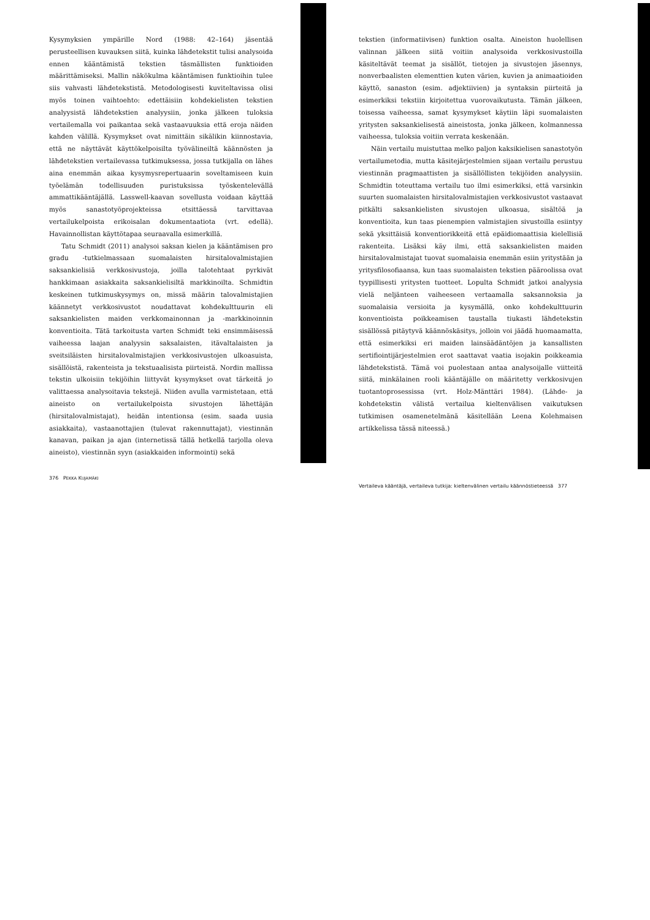Kysymyksien ympärille Nord (1988: 42–164) jäsentää perusteellisen kuvauksen siitä, kuinka lähdetekstit tulisi analysoida ennen kääntämistä tekstien täsmällisten funktioiden määrittämiseksi. Mallin näkökulma kääntämisen funktioihin tulee siis vahvasti lähdetekstistä. Metodologisesti kuviteltavissa olisi myös toinen vaihtoehto: edettäisiin kohdekielisten tekstien analyysistä lähdetekstien analyysiin, jonka jälkeen tuloksia vertailemalla voi paikantaa sekä vastaavuuksia että eroja näiden kahden välillä. Kysymykset ovat nimittäin sikälikin kiinnostavia, että ne näyttävät käyttökelpoisilta työvälineiltä käännösten ja lähdetekstien vertailevassa tutkimuksessa, jossa tutkijalla on lähes aina enemmän aikaa kysymysrepertuaarin soveltamiseen kuin työelämän todellisuuden puristuksissa työskentelevällä ammattikääntäjällä. Lasswell-kaavan sovellusta voidaan käyttää myös sanastotyöprojekteissa etsittäessä tarvittavaa vertailukelpoista erikoisalan dokumentaatiota (vrt. edellä). Havainnollistan käyttötapaa seuraavalla esimerkillä.
Tatu Schmidt (2011) analysoi saksan kielen ja kääntämisen pro gradu -tutkielmassaan suomalaisten hirsitalovalmistajien saksankielisiä verkkosivustoja, joilla talotehtaat pyrkivät hankkimaan asiakkaita saksankielisiltä markkinoilta. Schmidtin keskeinen tutkimuskysymys on, missä määrin talovalmistajien käännetyt verkkosivustot noudattavat kohdekulttuurin eli saksankielisten maiden verkkomainonnan ja -markkinoinnin konventioita. Tätä tarkoitusta varten Schmidt teki ensimmäisessä vaiheessa laajan analyysin saksalaisten, itävaltalaisten ja sveitsiläisten hirsitalovalmistajien verkkosivustojen ulkoasuista, sisällöistä, rakenteista ja tekstuaalisista piirteistä. Nordin mallissa tekstin ulkoisiin tekijöihin liittyvät kysymykset ovat tärkeitä jo valittaessa analysoitavia tekstejä. Niiden avulla varmistetaan, että aineisto on vertailukelpoista sivustojen lähettäjän (hirsitalovalmistajat), heidän intentionsa (esim. saada uusia asiakkaita), vastaanottajien (tulevat rakennuttajat), viestinnän kanavan, paikan ja ajan (internetissä tällä hetkellä tarjolla oleva aineisto), viestinnän syyn (asiakkaiden informointi) sekä
376 PEKKA KUJAMÄKI
tekstien (informatiivisen) funktion osalta. Aineiston huolellisen valinnan jälkeen siitä voitiin analysoida verkkosivustoilla käsiteltävät teemat ja sisällöt, tietojen ja sivustojen jäsennys, nonverbaalisten elementtien kuten värien, kuvien ja animaatioiden käyttö, sanaston (esim. adjektiivien) ja syntaksin piirteitä ja esimerkiksi tekstiin kirjoitettua vuorovaikutusta. Tämän jälkeen, toisessa vaiheessa, samat kysymykset käytiin läpi suomalaisten yritysten saksankielisestä aineistosta, jonka jälkeen, kolmannessa vaiheessa, tuloksia voitiin verrata keskenään.
Näin vertailu muistuttaa melko paljon kaksikielisen sanastotyön vertailumetodia, mutta käsitejärjestelmien sijaan vertailu perustuu viestinnän pragmaattisten ja sisällöllisten tekijöiden analyysiin. Schmidtin toteuttama vertailu tuo ilmi esimerkiksi, että varsinkin suurten suomalaisten hirsitalovalmistajien verkkosivustot vastaavat pitkälti saksankielisten sivustojen ulkoasua, sisältöä ja konventioita, kun taas pienempien valmistajien sivustoilla esiintyy sekä yksittäisiä konventiorikkeitä että epäidiomaattisia kielellisiä rakenteita. Lisäksi käy ilmi, että saksankielisten maiden hirsitalovalmistajat tuovat suomalaisia enemmän esiin yritystään ja yritysfilosofiaansa, kun taas suomalaisten tekstien pääroolissa ovat tyypillisesti yritysten tuotteet. Lopulta Schmidt jatkoi analyysia vielä neljänteen vaiheeseen vertaamalla saksannoksia ja suomalaisia versioita ja kysymällä, onko kohdekulttuurin konventioista poikkeamisen taustalla tiukasti lähdetekstin sisällössä pitäytyvä käännöskäsitys, jolloin voi jäädä huomaamatta, että esimerkiksi eri maiden lainsäädäntöjen ja kansallisten sertifiointijärjestelmien erot saattavat vaatia isojakin poikkeamia lähdetekstistä. Tämä voi puolestaan antaa analysoijalle viitteitä siitä, minkälainen rooli kääntäjälle on määritetty verkkosivujen tuotantoprosessissa (vrt. Holz-Mänttäri 1984). (Lähde- ja kohdetekstin välistä vertailua kieltenvälisen vaikutuksen tutkimisen osamenetelmänä käsitellään Leena Kolehmaisen artikkelissa tässä niteessä.)
Vertaileva kääntäjä, vertaileva tutkija: kieltenvälinen vertailu käännöstieteessä 377